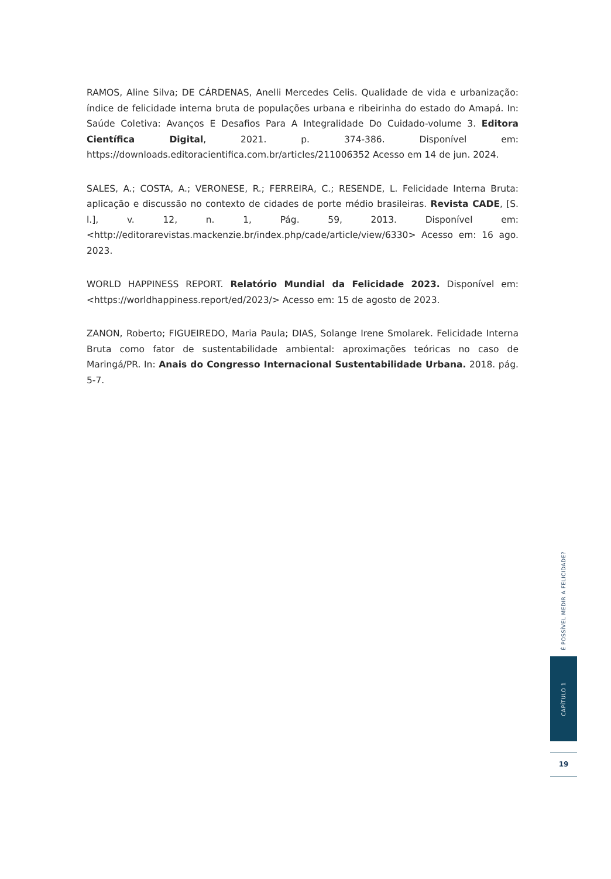RAMOS, Aline Silva; DE CÁRDENAS, Anelli Mercedes Celis. Qualidade de vida e urbanização: índice de felicidade interna bruta de populações urbana e ribeirinha do estado do Amapá. In: Saúde Coletiva: Avanços E Desafios Para A Integralidade Do Cuidado-volume 3. Editora Científica Digital, 2021. p. 374-386. Disponível em: https://downloads.editoracientifica.com.br/articles/211006352 Acesso em 14 de jun. 2024.
SALES, A.; COSTA, A.; VERONESE, R.; FERREIRA, C.; RESENDE, L. Felicidade Interna Bruta: aplicação e discussão no contexto de cidades de porte médio brasileiras. Revista CADE, [S. l.], v. 12, n. 1, Pág. 59, 2013. Disponível em: <http://editorarevistas.mackenzie.br/index.php/cade/article/view/6330> Acesso em: 16 ago. 2023.
WORLD HAPPINESS REPORT. Relatório Mundial da Felicidade 2023. Disponível em: <https://worldhappiness.report/ed/2023/> Acesso em: 15 de agosto de 2023.
ZANON, Roberto; FIGUEIREDO, Maria Paula; DIAS, Solange Irene Smolarek. Felicidade Interna Bruta como fator de sustentabilidade ambiental: aproximações teóricas no caso de Maringá/PR. In: Anais do Congresso Internacional Sustentabilidade Urbana. 2018. pág. 5-7.
É POSSÍVEL MEDIR A FELICIDADE?
CAPÍTULO 1
19